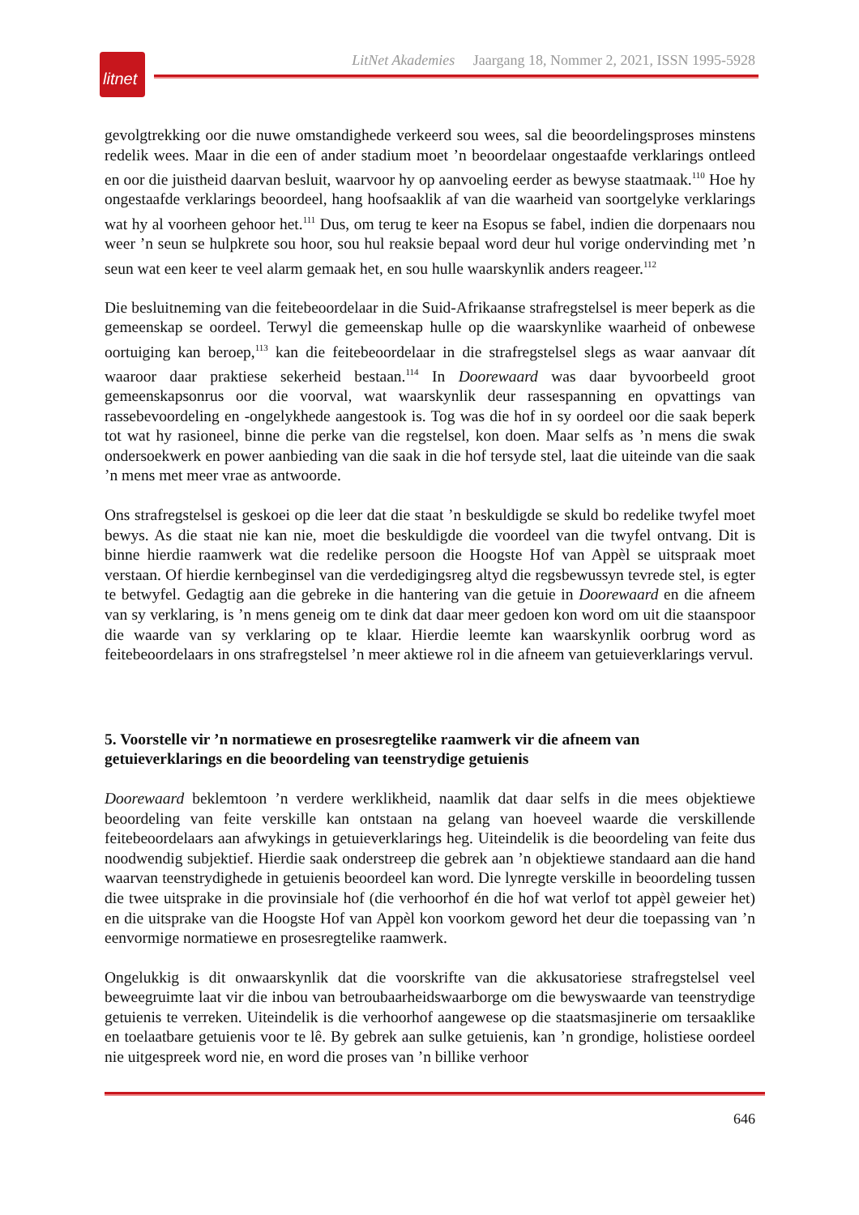litnet
LitNet Akademies Jaargang 18, Nommer 2, 2021, ISSN 1995-5928
gevolgtrekking oor die nuwe omstandighede verkeerd sou wees, sal die beoordelingsproses minstens redelik wees. Maar in die een of ander stadium moet ’n beoordelaar ongestaafde verklarings ontleed en oor die juistheid daarvan besluit, waarvoor hy op aanvoeling eerder as bewyse staatmaak.<sup>110</sup> Hoe hy ongestaafde verklarings beoordeel, hang hoofsaaklik af van die waarheid van soortgelyke verklarings wat hy al voorheen gehoor het.<sup>111</sup> Dus, om terug te keer na Esopus se fabel, indien die dorpenaars nou weer ’n seun se hulpkrete sou hoor, sou hul reaksie bepaal word deur hul vorige ondervinding met ’n seun wat een keer te veel alarm gemaak het, en sou hulle waarskynlik anders reageer.<sup>112</sup>
Die besluitneming van die feitebeoordelaar in die Suid-Afrikaanse strafregstelsel is meer beperk as die gemeenskap se oordeel. Terwyl die gemeenskap hulle op die waarskynlike waarheid of onbewese oortuiging kan beroep,<sup>113</sup> kan die feitebeoordelaar in die strafregstelsel slegs as waar aanvaar dít waaroor daar praktiese sekerheid bestaan.<sup>114</sup> In Doorewaard was daar byvoorbeeld groot gemeenskapsonrus oor die voorval, wat waarskynlik deur rassespanning en opvattings van rassebevoordeling en -ongelykhede aangestook is. Tog was die hof in sy oordeel oor die saak beperk tot wat hy rasioneel, binne die perke van die regstelsel, kon doen. Maar selfs as ’n mens die swak ondersoekwerk en power aanbieding van die saak in die hof tersyde stel, laat die uiteinde van die saak ’n mens met meer vrae as antwoorde.
Ons strafregstelsel is geskoei op die leer dat die staat ’n beskuldigde se skuld bo redelike twyfel moet bewys. As die staat nie kan nie, moet die beskuldigde die voordeel van die twyfel ontvang. Dit is binne hierdie raamwerk wat die redelike persoon die Hoogste Hof van Appèl se uitspraak moet verstaan. Of hierdie kernbeginsel van die verdedigingsreg altyd die regsbewussyn tevrede stel, is egter te betwyfel. Gedagtig aan die gebreke in die hantering van die getuie in Doorewaard en die afneem van sy verklaring, is ’n mens geneig om te dink dat daar meer gedoen kon word om uit die staanspoor die waarde van sy verklaring op te klaar. Hierdie leemte kan waarskynlik oorbrug word as feitebeoordelaars in ons strafregstelsel ’n meer aktiewe rol in die afneem van getuieverklarings vervul.
5. Voorstelle vir ’n normatiewe en prosesregtelike raamwerk vir die afneem van getuieverklarings en die beoordeling van teenstrydige getuienis
Doorewaard beklemtoon ’n verdere werklikheid, naamlik dat daar selfs in die mees objektiewe beoordeling van feite verskille kan ontstaan na gelang van hoeveel waarde die verskillende feitebeoordelaars aan afwykings in getuieverklarings heg. Uiteindelik is die beoordeling van feite dus noodwendig subjektief. Hierdie saak onderstreep die gebrek aan ’n objektiewe standaard aan die hand waarvan teenstrydighede in getuienis beoordeel kan word. Die lynregte verskille in beoordeling tussen die twee uitsprake in die provinsiale hof (die verhoorhof én die hof wat verlof tot appèl geweier het) en die uitsprake van die Hoogste Hof van Appèl kon voorkom geword het deur die toepassing van ’n eenvormige normatiewe en prosesregtelike raamwerk.
Ongelukkig is dit onwaarskynlik dat die voorskrifte van die akkusatoriese strafregstelsel veel beweegruimte laat vir die inbou van betroubaarheidswaarborge om die bewyswaarde van teenstrydige getuienis te verreken. Uiteindelik is die verhoorhof aangewese op die staatsmasjinerie om tersaaklike en toelaatbare getuienis voor te lê. By gebrek aan sulke getuienis, kan ’n grondige, holistiese oordeel nie uitgespreek word nie, en word die proses van ’n billike verhoor
646